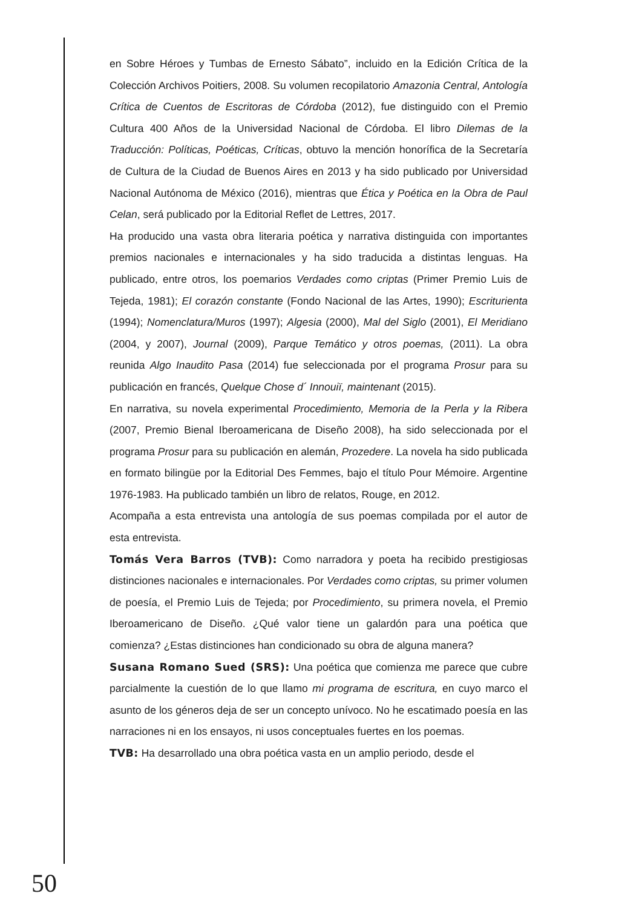en Sobre Héroes y Tumbas de Ernesto Sábato”, incluido en la Edición Crítica de la Colección Archivos Poitiers, 2008. Su volumen recopilatorio Amazonia Central, Antología Crítica de Cuentos de Escritoras de Córdoba (2012), fue distinguido con el Premio Cultura 400 Años de la Universidad Nacional de Córdoba. El libro Dilemas de la Traducción: Políticas, Poéticas, Críticas, obtuvo la mención honorífica de la Secretaría de Cultura de la Ciudad de Buenos Aires en 2013 y ha sido publicado por Universidad Nacional Autónoma de México (2016), mientras que Ética y Poética en la Obra de Paul Celan, será publicado por la Editorial Reflet de Lettres, 2017.
Ha producido una vasta obra literaria poética y narrativa distinguida con importantes premios nacionales e internacionales y ha sido traducida a distintas lenguas. Ha publicado, entre otros, los poemarios Verdades como criptas (Primer Premio Luis de Tejeda, 1981); El corazón constante (Fondo Nacional de las Artes, 1990); Escriturienta (1994); Nomenclatura/Muros (1997); Algesia (2000), Mal del Siglo (2001), El Meridiano (2004, y 2007), Journal (2009), Parque Temático y otros poemas, (2011). La obra reunida Algo Inaudito Pasa (2014) fue seleccionada por el programa Prosur para su publicación en francés, Quelque Chose d´ Innouiï, maintenant (2015).
En narrativa, su novela experimental Procedimiento, Memoria de la Perla y la Ribera (2007, Premio Bienal Iberoamericana de Diseño 2008), ha sido seleccionada por el programa Prosur para su publicación en alemán, Prozedere. La novela ha sido publicada en formato bilingüe por la Editorial Des Femmes, bajo el título Pour Mémoire. Argentine 1976-1983. Ha publicado también un libro de relatos, Rouge, en 2012.
Acompaña a esta entrevista una antología de sus poemas compilada por el autor de esta entrevista.
Tomás Vera Barros (TVB): Como narradora y poeta ha recibido prestigiosas distinciones nacionales e internacionales. Por Verdades como criptas, su primer volumen de poesía, el Premio Luis de Tejeda; por Procedimiento, su primera novela, el Premio Iberoamericano de Diseño. ¿Qué valor tiene un galardón para una poética que comienza? ¿Estas distinciones han condicionado su obra de alguna manera?
Susana Romano Sued (SRS): Una poética que comienza me parece que cubre parcialmente la cuestión de lo que llamo mi programa de escritura, en cuyo marco el asunto de los géneros deja de ser un concepto unívoco. No he escatimado poesía en las narraciones ni en los ensayos, ni usos conceptuales fuertes en los poemas.
TVB: Ha desarrollado una obra poética vasta en un amplio periodo, desde el
50